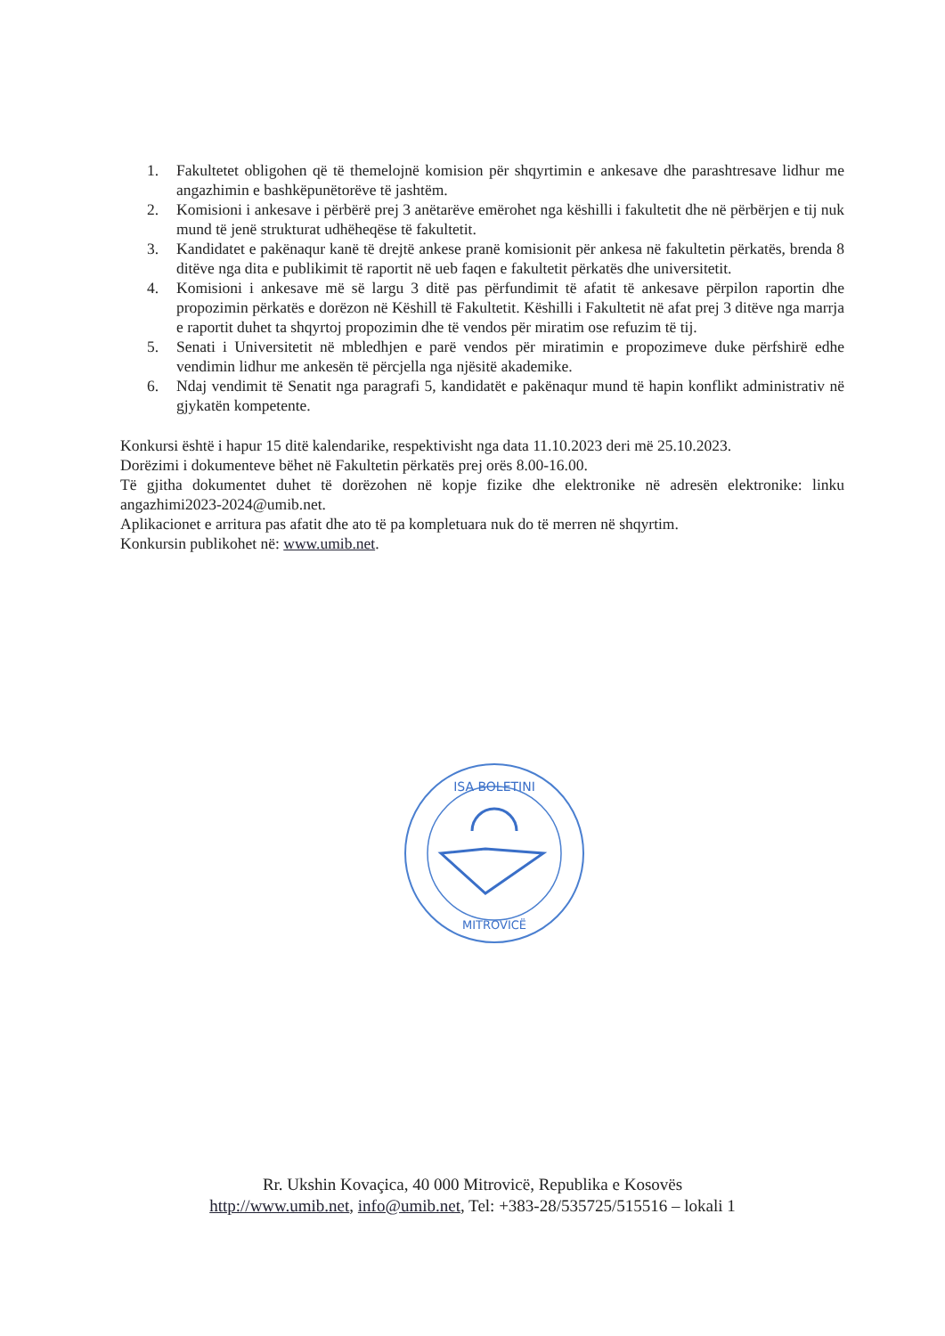1. Fakultetet obligohen që të themelojnë komision për shqyrtimin e ankesave dhe parashtresave lidhur me angazhimin e bashkëpunëtorëve të jashtëm.
2. Komisioni i ankesave i përbërë prej 3 anëtarëve emërohet nga këshilli i fakultetit dhe në përbërjen e tij nuk mund të jenë strukturat udhëheqëse të fakultetit.
3. Kandidatet e pakënaqur kanë të drejtë ankese pranë komisionit për ankesa në fakultetin përkatës, brenda 8 ditëve nga dita e publikimit të raportit në ueb faqen e fakultetit përkatës dhe universitetit.
4. Komisioni i ankesave më së largu 3 ditë pas përfundimit të afatit të ankesave përpilon raportin dhe propozimin përkatës e dorëzon në Këshill të Fakultetit. Këshilli i Fakultetit në afat prej 3 ditëve nga marrja e raportit duhet ta shqyrtoj propozimin dhe të vendos për miratim ose refuzim të tij.
5. Senati i Universitetit në mbledhjen e parë vendos për miratimin e propozimeve duke përfshirë edhe vendimin lidhur me ankesën të përcjella nga njësitë akademike.
6. Ndaj vendimit të Senatit nga paragrafi 5, kandidatët e pakënaqur mund të hapin konflikt administrativ në gjykatën kompetente.
Konkursi është i hapur 15 ditë kalendarike, respektivisht nga data 11.10.2023 deri më 25.10.2023.
Dorëzimi i dokumenteve bëhet në Fakultetin përkatës prej orës 8.00-16.00.
Të gjitha dokumentet duhet të dorëzohen në kopje fizike dhe elektronike në adresën elektronike: linku angazhimi2023-2024@umib.net.
Aplikacionet e arritura pas afatit dhe ato të pa kompletuara nuk do të merren në shqyrtim.
Konkursin publikohet në: www.umib.net.
ISA BOLETINI
MITROVICË
Rr. Ukshin Kovaçica, 40 000 Mitrovicë, Republika e Kosovës
http://www.umib.net, info@umib.net, Tel: +383-28/535725/515516 – lokali 1